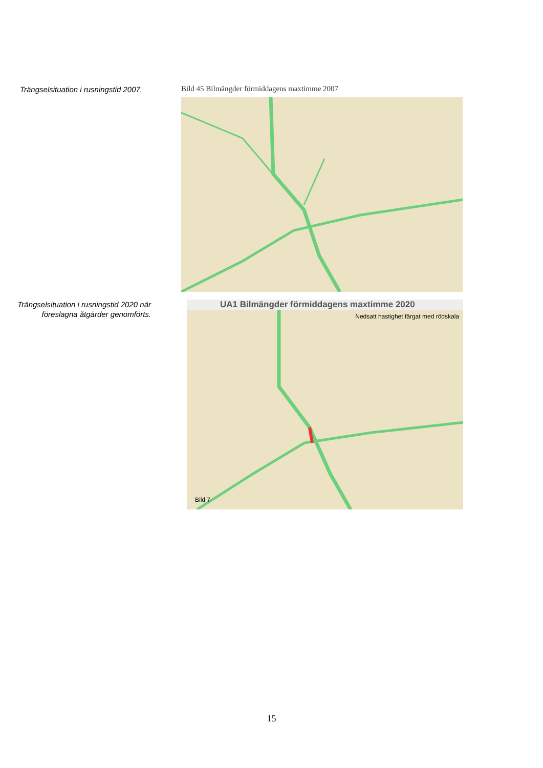Trängselsituation i rusningstid 2007.
Bild 45 Bilmängder förmiddagens maxtimme 2007
Trängselsituation i rusningstid 2020 när föreslagna åtgärder genomförts.
UA1 Bilmängder förmiddagens maxtimme 2020
Nedsatt hastighet färgat med rödskala
Bild 7
15